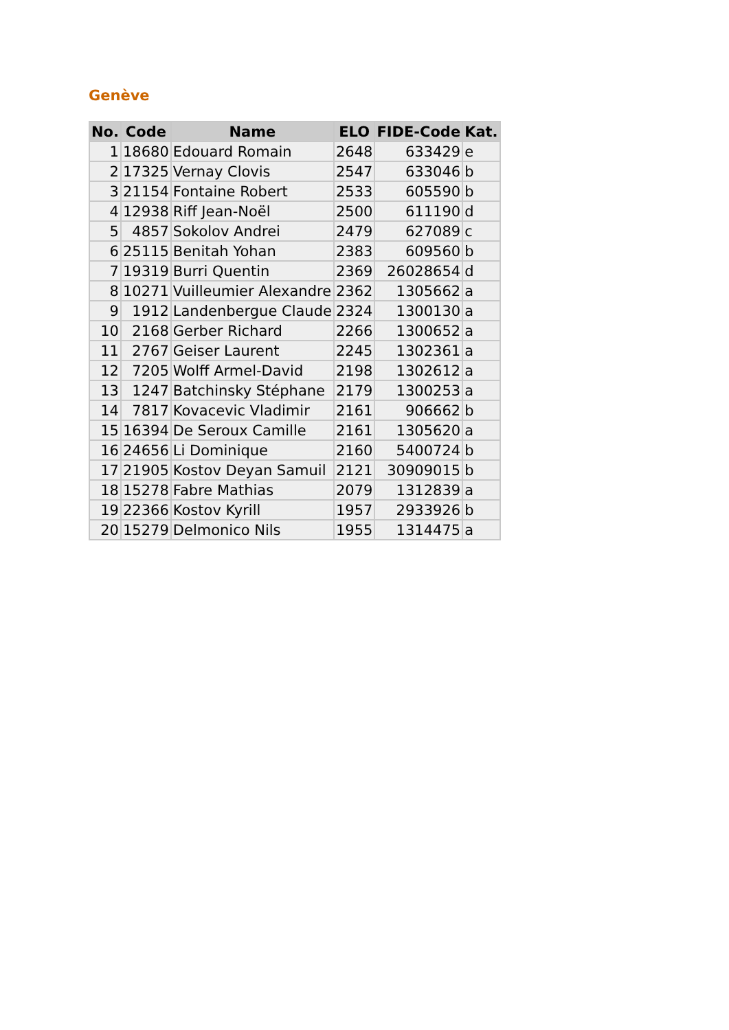Genève
| No. | Code | Name | ELO | FIDE-Code | Kat. |
| --- | --- | --- | --- | --- | --- |
| 1 | 18680 | Edouard Romain | 2648 | 633429 | e |
| 2 | 17325 | Vernay Clovis | 2547 | 633046 | b |
| 3 | 21154 | Fontaine Robert | 2533 | 605590 | b |
| 4 | 12938 | Riff Jean-Noël | 2500 | 611190 | d |
| 5 | 4857 | Sokolov Andrei | 2479 | 627089 | c |
| 6 | 25115 | Benitah Yohan | 2383 | 609560 | b |
| 7 | 19319 | Burri Quentin | 2369 | 26028654 | d |
| 8 | 10271 | Vuilleumier Alexandre | 2362 | 1305662 | a |
| 9 | 1912 | Landenbergue Claude | 2324 | 1300130 | a |
| 10 | 2168 | Gerber Richard | 2266 | 1300652 | a |
| 11 | 2767 | Geiser Laurent | 2245 | 1302361 | a |
| 12 | 7205 | Wolff Armel-David | 2198 | 1302612 | a |
| 13 | 1247 | Batchinsky Stéphane | 2179 | 1300253 | a |
| 14 | 7817 | Kovacevic Vladimir | 2161 | 906662 | b |
| 15 | 16394 | De Seroux Camille | 2161 | 1305620 | a |
| 16 | 24656 | Li Dominique | 2160 | 5400724 | b |
| 17 | 21905 | Kostov Deyan Samuil | 2121 | 30909015 | b |
| 18 | 15278 | Fabre Mathias | 2079 | 1312839 | a |
| 19 | 22366 | Kostov Kyrill | 1957 | 2933926 | b |
| 20 | 15279 | Delmonico Nils | 1955 | 1314475 | a |